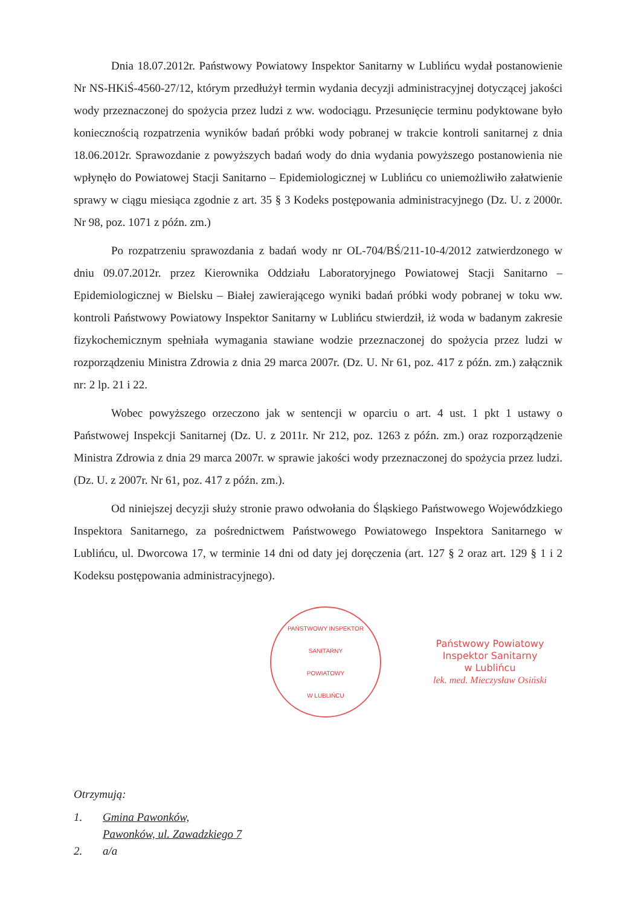Dnia 18.07.2012r. Państwowy Powiatowy Inspektor Sanitarny w Lublińcu wydał postanowienie Nr NS-HKiŚ-4560-27/12, którym przedłużył termin wydania decyzji administracyjnej dotyczącej jakości wody przeznaczonej do spożycia przez ludzi z ww. wodociągu. Przesunięcie terminu podyktowane było koniecznością rozpatrzenia wyników badań próbki wody pobranej w trakcie kontroli sanitarnej z dnia 18.06.2012r. Sprawozdanie z powyższych badań wody do dnia wydania powyższego postanowienia nie wpłynęło do Powiatowej Stacji Sanitarno – Epidemiologicznej w Lublińcu co uniemożliwiło załatwienie sprawy w ciągu miesiąca zgodnie z art. 35 § 3 Kodeks postępowania administracyjnego (Dz. U. z 2000r. Nr 98, poz. 1071 z późn. zm.)
Po rozpatrzeniu sprawozdania z badań wody nr OL-704/BŚ/211-10-4/2012 zatwierdzonego w dniu 09.07.2012r. przez Kierownika Oddziału Laboratoryjnego Powiatowej Stacji Sanitarno – Epidemiologicznej w Bielsku – Białej zawierającego wyniki badań próbki wody pobranej w toku ww. kontroli Państwowy Powiatowy Inspektor Sanitarny w Lublińcu stwierdził, iż woda w badanym zakresie fizykochemicznym spełniała wymagania stawiane wodzie przeznaczonej do spożycia przez ludzi w rozporządzeniu Ministra Zdrowia z dnia 29 marca 2007r. (Dz. U. Nr 61, poz. 417 z późn. zm.) załącznik nr: 2 lp. 21 i 22.
Wobec powyższego orzeczono jak w sentencji w oparciu o art. 4 ust. 1 pkt 1 ustawy o Państwowej Inspekcji Sanitarnej (Dz. U. z 2011r. Nr 212, poz. 1263 z późn. zm.) oraz rozporządzenie Ministra Zdrowia z dnia 29 marca 2007r. w sprawie jakości wody przeznaczonej do spożycia przez ludzi. (Dz. U. z 2007r. Nr 61, poz. 417 z późn. zm.).
Od niniejszej decyzji służy stronie prawo odwołania do Śląskiego Państwowego Wojewódzkiego Inspektora Sanitarnego, za pośrednictwem Państwowego Powiatowego Inspektora Sanitarnego w Lublińcu, ul. Dworcowa 17, w terminie 14 dni od daty jej doręczenia (art. 127 § 2 oraz art. 129 § 1 i 2 Kodeksu postępowania administracyjnego).
PAŃSTWOWY INSPEKTOR
SANITARNY
POWIATOWY
W LUBLIŃCU
Państwowy Powiatowy
Inspektor Sanitarny
w Lublińcu
lek. med. Mieczysław Osiński
Otrzymują:
1. Gmina Pawonków,
Pawonków, ul. Zawadzkiego 7
2. a/a